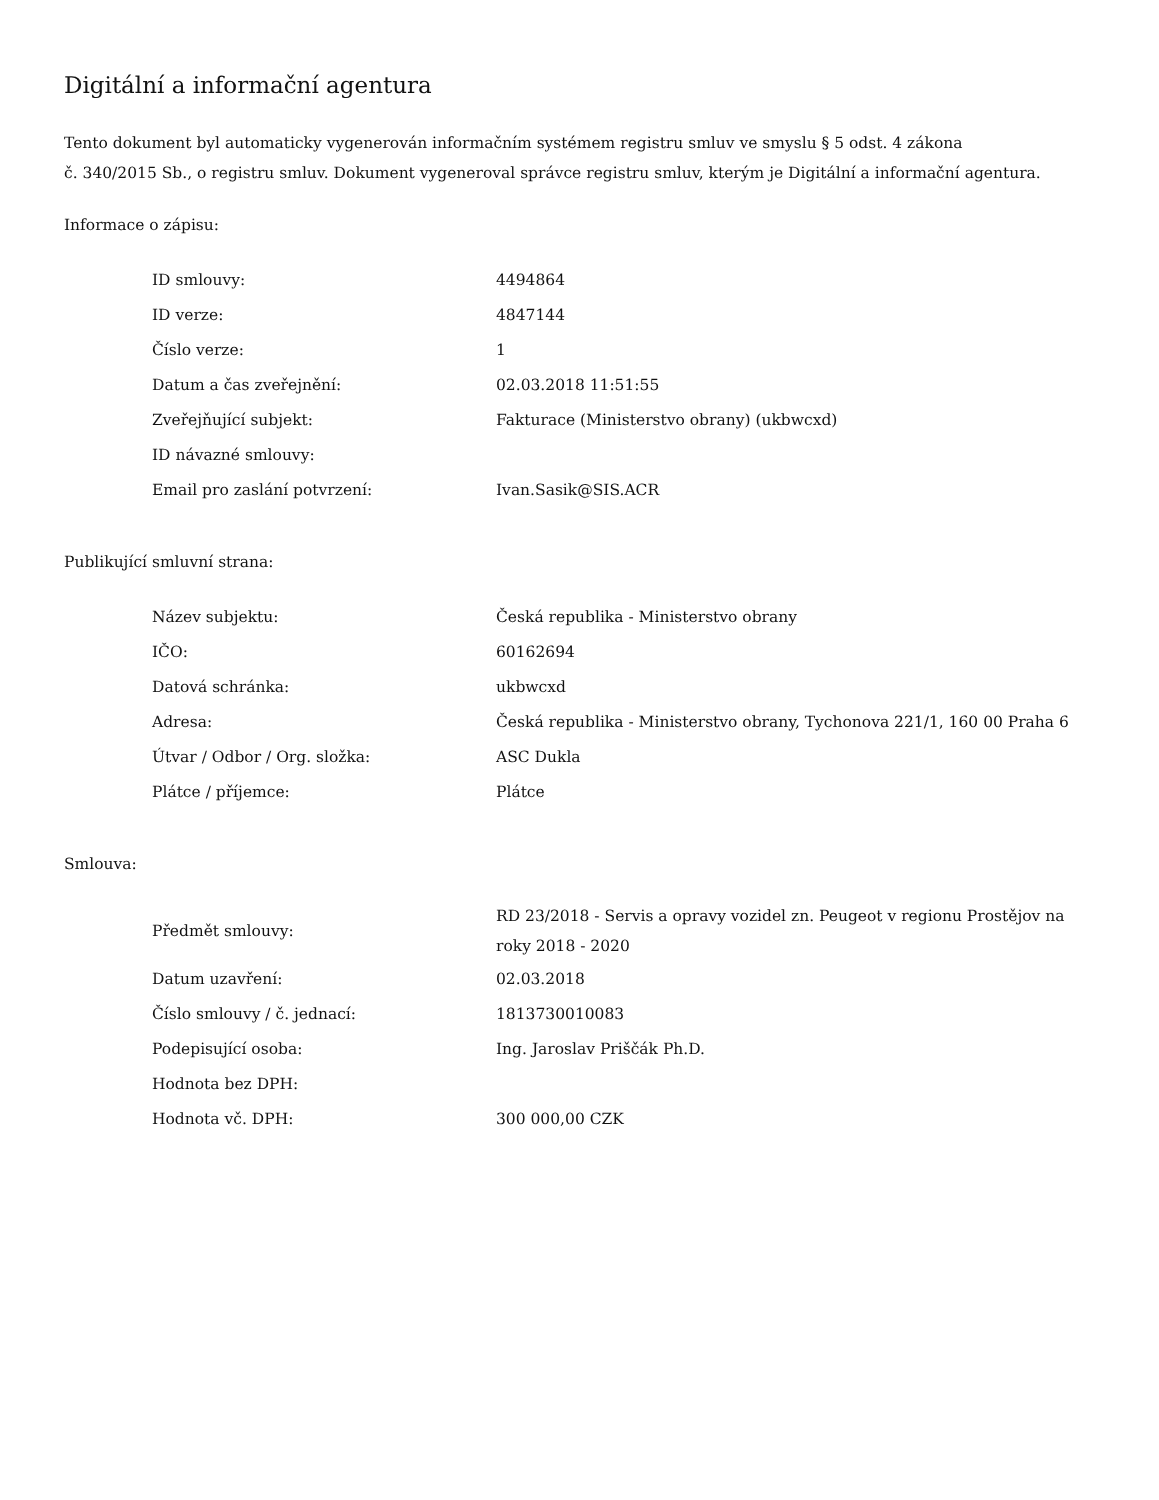Digitální a informační agentura
Tento dokument byl automaticky vygenerován informačním systémem registru smluv ve smyslu § 5 odst. 4 zákona
č. 340/2015 Sb., o registru smluv. Dokument vygeneroval správce registru smluv, kterým je Digitální a informační agentura.
Informace o zápisu:
| ID smlouvy: | 4494864 |
| ID verze: | 4847144 |
| Číslo verze: | 1 |
| Datum a čas zveřejnění: | 02.03.2018 11:51:55 |
| Zveřejňující subjekt: | Fakturace (Ministerstvo obrany) (ukbwcxd) |
| ID návazné smlouvy: | |
| Email pro zaslání potvrzení: | Ivan.Sasik@SIS.ACR |
Publikující smluvní strana:
| Název subjektu: | Česká republika - Ministerstvo obrany |
| IČO: | 60162694 |
| Datová schránka: | ukbwcxd |
| Adresa: | Česká republika - Ministerstvo obrany, Tychonova 221/1, 160 00 Praha 6 |
| Útvar / Odbor / Org. složka: | ASC Dukla |
| Plátce / příjemce: | Plátce |
Smlouva:
| Předmět smlouvy: | RD 23/2018 - Servis a opravy vozidel zn. Peugeot v regionu Prostějov na roky 2018 - 2020 |
| Datum uzavření: | 02.03.2018 |
| Číslo smlouvy / č. jednací: | 1813730010083 |
| Podepisující osoba: | Ing. Jaroslav Priščák Ph.D. |
| Hodnota bez DPH: | |
| Hodnota vč. DPH: | 300 000,00 CZK |